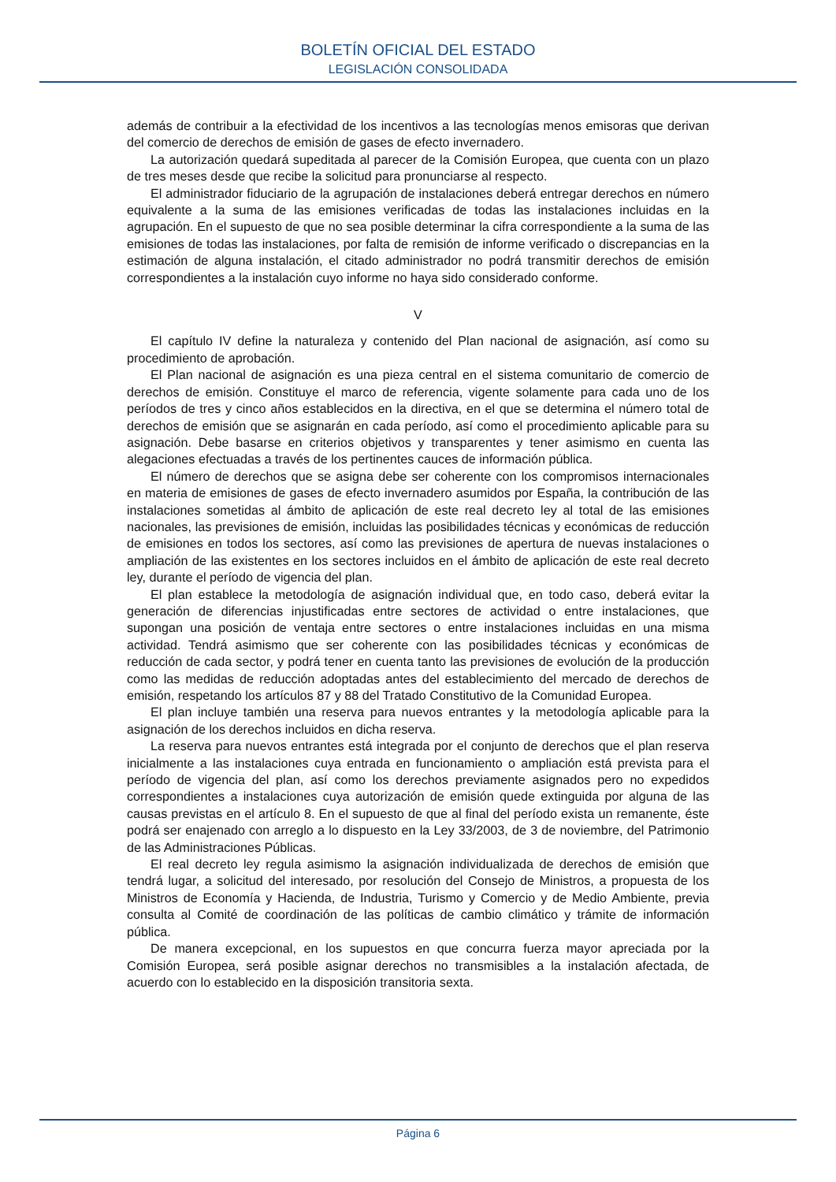BOLETÍN OFICIAL DEL ESTADO
LEGISLACIÓN CONSOLIDADA
además de contribuir a la efectividad de los incentivos a las tecnologías menos emisoras que derivan del comercio de derechos de emisión de gases de efecto invernadero.
La autorización quedará supeditada al parecer de la Comisión Europea, que cuenta con un plazo de tres meses desde que recibe la solicitud para pronunciarse al respecto.
El administrador fiduciario de la agrupación de instalaciones deberá entregar derechos en número equivalente a la suma de las emisiones verificadas de todas las instalaciones incluidas en la agrupación. En el supuesto de que no sea posible determinar la cifra correspondiente a la suma de las emisiones de todas las instalaciones, por falta de remisión de informe verificado o discrepancias en la estimación de alguna instalación, el citado administrador no podrá transmitir derechos de emisión correspondientes a la instalación cuyo informe no haya sido considerado conforme.
V
El capítulo IV define la naturaleza y contenido del Plan nacional de asignación, así como su procedimiento de aprobación.
El Plan nacional de asignación es una pieza central en el sistema comunitario de comercio de derechos de emisión. Constituye el marco de referencia, vigente solamente para cada uno de los períodos de tres y cinco años establecidos en la directiva, en el que se determina el número total de derechos de emisión que se asignarán en cada período, así como el procedimiento aplicable para su asignación. Debe basarse en criterios objetivos y transparentes y tener asimismo en cuenta las alegaciones efectuadas a través de los pertinentes cauces de información pública.
El número de derechos que se asigna debe ser coherente con los compromisos internacionales en materia de emisiones de gases de efecto invernadero asumidos por España, la contribución de las instalaciones sometidas al ámbito de aplicación de este real decreto ley al total de las emisiones nacionales, las previsiones de emisión, incluidas las posibilidades técnicas y económicas de reducción de emisiones en todos los sectores, así como las previsiones de apertura de nuevas instalaciones o ampliación de las existentes en los sectores incluidos en el ámbito de aplicación de este real decreto ley, durante el período de vigencia del plan.
El plan establece la metodología de asignación individual que, en todo caso, deberá evitar la generación de diferencias injustificadas entre sectores de actividad o entre instalaciones, que supongan una posición de ventaja entre sectores o entre instalaciones incluidas en una misma actividad. Tendrá asimismo que ser coherente con las posibilidades técnicas y económicas de reducción de cada sector, y podrá tener en cuenta tanto las previsiones de evolución de la producción como las medidas de reducción adoptadas antes del establecimiento del mercado de derechos de emisión, respetando los artículos 87 y 88 del Tratado Constitutivo de la Comunidad Europea.
El plan incluye también una reserva para nuevos entrantes y la metodología aplicable para la asignación de los derechos incluidos en dicha reserva.
La reserva para nuevos entrantes está integrada por el conjunto de derechos que el plan reserva inicialmente a las instalaciones cuya entrada en funcionamiento o ampliación está prevista para el período de vigencia del plan, así como los derechos previamente asignados pero no expedidos correspondientes a instalaciones cuya autorización de emisión quede extinguida por alguna de las causas previstas en el artículo 8. En el supuesto de que al final del período exista un remanente, éste podrá ser enajenado con arreglo a lo dispuesto en la Ley 33/2003, de 3 de noviembre, del Patrimonio de las Administraciones Públicas.
El real decreto ley regula asimismo la asignación individualizada de derechos de emisión que tendrá lugar, a solicitud del interesado, por resolución del Consejo de Ministros, a propuesta de los Ministros de Economía y Hacienda, de Industria, Turismo y Comercio y de Medio Ambiente, previa consulta al Comité de coordinación de las políticas de cambio climático y trámite de información pública.
De manera excepcional, en los supuestos en que concurra fuerza mayor apreciada por la Comisión Europea, será posible asignar derechos no transmisibles a la instalación afectada, de acuerdo con lo establecido en la disposición transitoria sexta.
Página 6